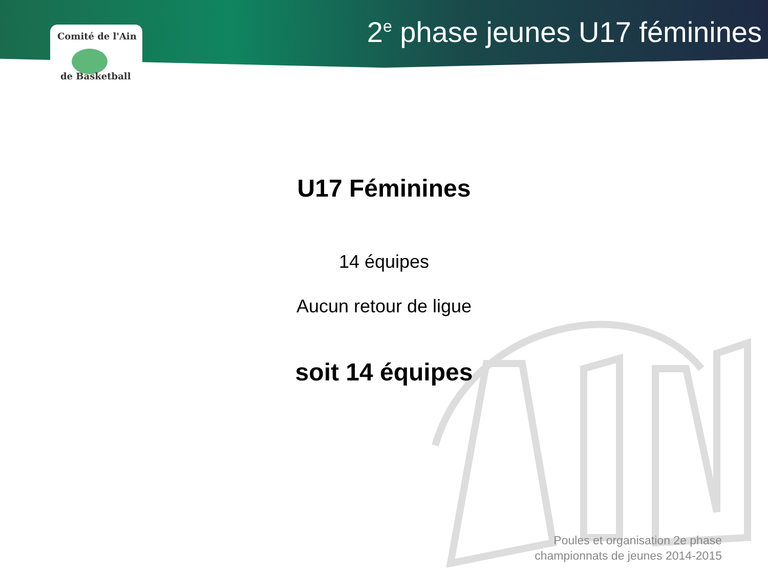Comité de l'Ain
de Basketball
2<sup>e</sup> phase jeunes U17 féminines
U17 Féminines
14 équipes
Aucun retour de ligue
soit 14 équipes
Poules et organisation 2e phase
championnats de jeunes 2014-2015